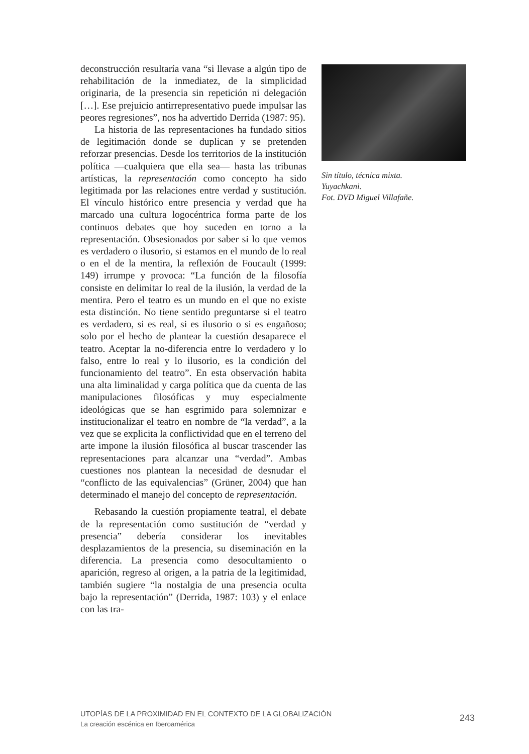deconstrucción resultaría vana “si llevase a algún tipo de rehabilitación de la inmediatez, de la simplicidad originaria, de la presencia sin repetición ni delegación […]. Ese prejuicio antirrepresentativo puede impulsar las peores regresiones”, nos ha advertido Derrida (1987: 95).
La historia de las representaciones ha fundado sitios de legitimación donde se duplican y se pretenden reforzar presencias. Desde los territorios de la institución política —cualquiera que ella sea— hasta las tribunas artísticas, la representación como concepto ha sido legitimada por las relaciones entre verdad y sustitución. El vínculo histórico entre presencia y verdad que ha marcado una cultura logocéntrica forma parte de los continuos debates que hoy suceden en torno a la representación. Obsesionados por saber si lo que vemos es verdadero o ilusorio, si estamos en el mundo de lo real o en el de la mentira, la reflexión de Foucault (1999: 149) irrumpe y provoca: “La función de la filosofía consiste en delimitar lo real de la ilusión, la verdad de la mentira. Pero el teatro es un mundo en el que no existe esta distinción. No tiene sentido preguntarse si el teatro es verdadero, si es real, si es ilusorio o si es engañoso; solo por el hecho de plantear la cuestión desaparece el teatro. Aceptar la no-diferencia entre lo verdadero y lo falso, entre lo real y lo ilusorio, es la condición del funcionamiento del teatro”. En esta observación habita una alta liminalidad y carga política que da cuenta de las manipulaciones filosóficas y muy especialmente ideológicas que se han esgrimido para solemnizar e institucionalizar el teatro en nombre de “la verdad”, a la vez que se explicita la conflictividad que en el terreno del arte impone la ilusión filosófica al buscar trascender las representaciones para alcanzar una “verdad”. Ambas cuestiones nos plantean la necesidad de desnudar el “conflicto de las equivalencias” (Grüner, 2004) que han determinado el manejo del concepto de representación.
Rebasando la cuestión propiamente teatral, el debate de la representación como sustitución de “verdad y presencia” debería considerar los inevitables desplazamientos de la presencia, su diseminación en la diferencia. La presencia como desocultamiento o aparición, regreso al origen, a la patria de la legitimidad, también sugiere “la nostalgia de una presencia oculta bajo la representación” (Derrida, 1987: 103) y el enlace con las tra-
Sin título, técnica mixta.
Yuyachkani.
Fot. DVD Miguel Villafañe.
UTOPÍAS DE LA PROXIMIDAD EN EL CONTEXTO DE LA GLOBALIZACIÓN
La creación escénica en Iberoamérica
243